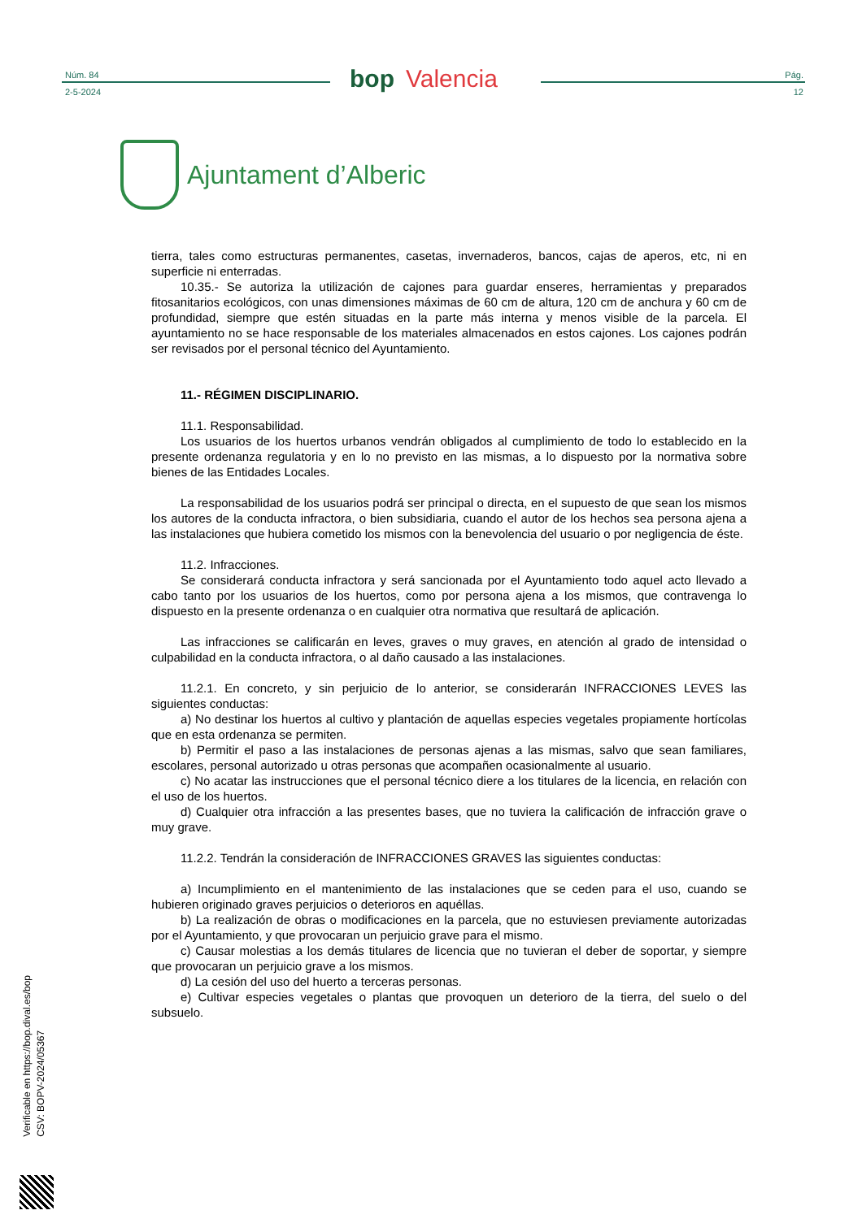Núm. 84
2-5-2024
bop Valencia
Pág.
12
Ajuntament d’Alberic
tierra, tales como estructuras permanentes, casetas, invernaderos, bancos, cajas de aperos, etc, ni en superficie ni enterradas.
10.35.- Se autoriza la utilización de cajones para guardar enseres, herramientas y preparados fitosanitarios ecológicos, con unas dimensiones máximas de 60 cm de altura, 120 cm de anchura y 60 cm de profundidad, siempre que estén situadas en la parte más interna y menos visible de la parcela. El ayuntamiento no se hace responsable de los materiales almacenados en estos cajones. Los cajones podrán ser revisados por el personal técnico del Ayuntamiento.
11.- RÉGIMEN DISCIPLINARIO.
11.1. Responsabilidad.
Los usuarios de los huertos urbanos vendrán obligados al cumplimiento de todo lo establecido en la presente ordenanza regulatoria y en lo no previsto en las mismas, a lo dispuesto por la normativa sobre bienes de las Entidades Locales.
La responsabilidad de los usuarios podrá ser principal o directa, en el supuesto de que sean los mismos los autores de la conducta infractora, o bien subsidiaria, cuando el autor de los hechos sea persona ajena a las instalaciones que hubiera cometido los mismos con la benevolencia del usuario o por negligencia de éste.
11.2. Infracciones.
Se considerará conducta infractora y será sancionada por el Ayuntamiento todo aquel acto llevado a cabo tanto por los usuarios de los huertos, como por persona ajena a los mismos, que contravenga lo dispuesto en la presente ordenanza o en cualquier otra normativa que resultará de aplicación.
Las infracciones se calificarán en leves, graves o muy graves, en atención al grado de intensidad o culpabilidad en la conducta infractora, o al daño causado a las instalaciones.
11.2.1. En concreto, y sin perjuicio de lo anterior, se considerarán INFRACCIONES LEVES las siguientes conductas:
a) No destinar los huertos al cultivo y plantación de aquellas especies vegetales propiamente hortícolas que en esta ordenanza se permiten.
b) Permitir el paso a las instalaciones de personas ajenas a las mismas, salvo que sean familiares, escolares, personal autorizado u otras personas que acompañen ocasionalmente al usuario.
c) No acatar las instrucciones que el personal técnico diere a los titulares de la licencia, en relación con el uso de los huertos.
d) Cualquier otra infracción a las presentes bases, que no tuviera la calificación de infracción grave o muy grave.
11.2.2. Tendrán la consideración de INFRACCIONES GRAVES las siguientes conductas:
a) Incumplimiento en el mantenimiento de las instalaciones que se ceden para el uso, cuando se hubieren originado graves perjuicios o deterioros en aquéllas.
b) La realización de obras o modificaciones en la parcela, que no estuviesen previamente autorizadas por el Ayuntamiento, y que provocaran un perjuicio grave para el mismo.
c) Causar molestias a los demás titulares de licencia que no tuvieran el deber de soportar, y siempre que provocaran un perjuicio grave a los mismos.
d) La cesión del uso del huerto a terceras personas.
e) Cultivar especies vegetales o plantas que provoquen un deterioro de la tierra, del suelo o del subsuelo.
Verificable en https://bop.dival.es/bop
CSV: BOPV-2024/05367